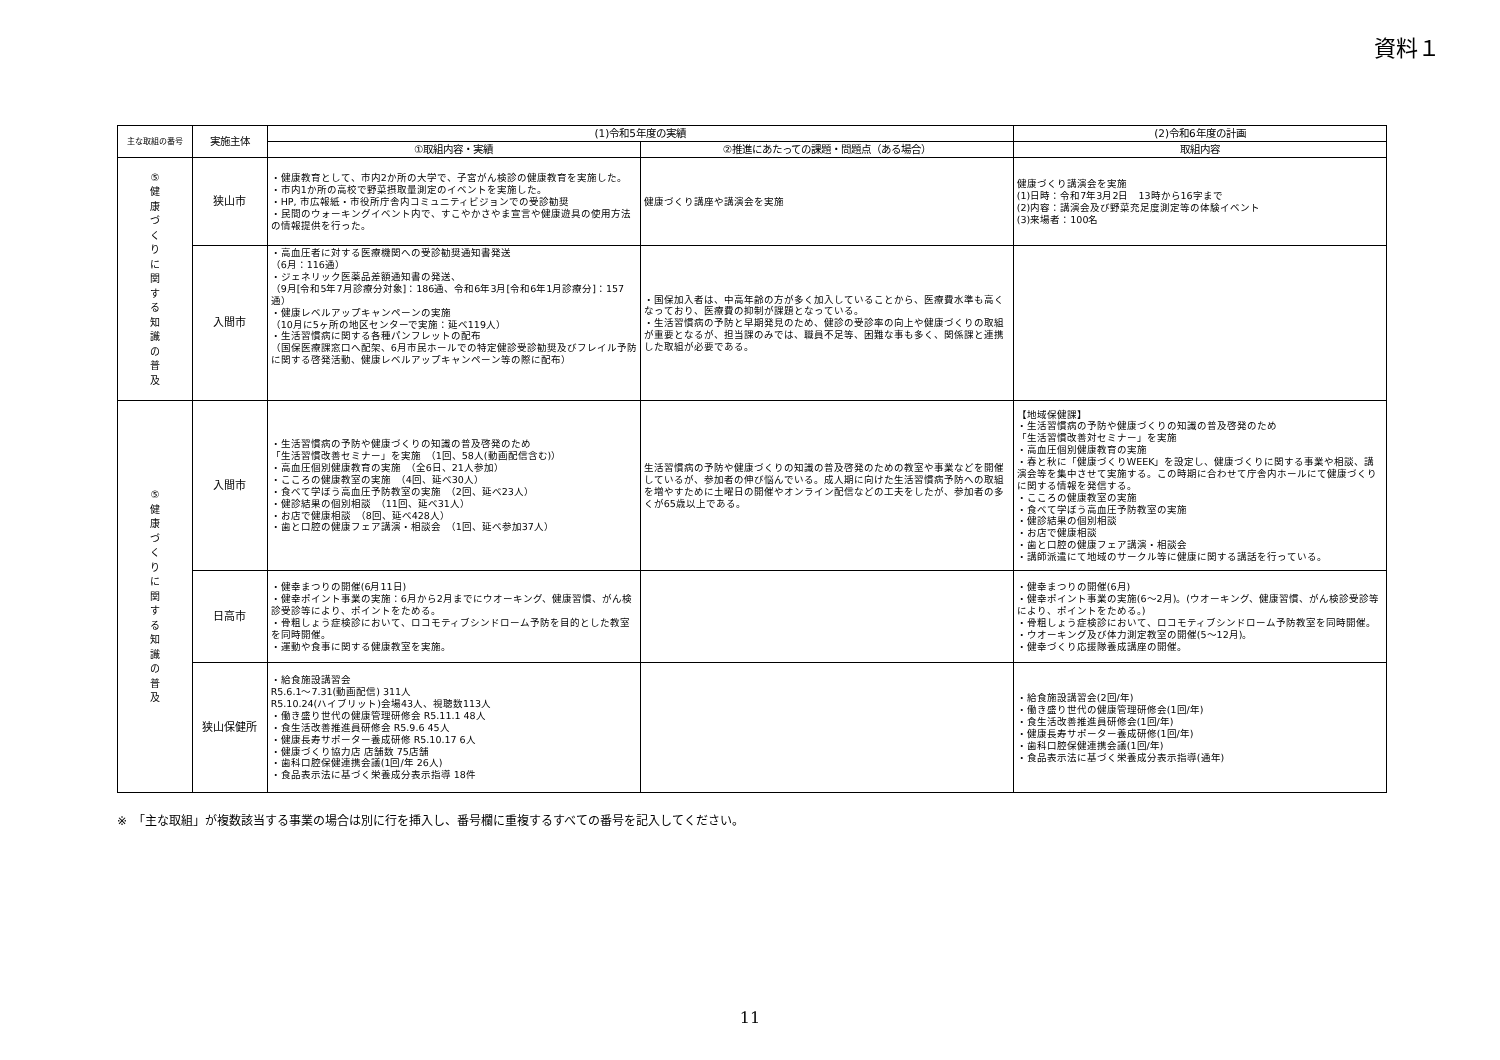資料１
| 主な取組の番号 | 実施主体 | (1)令和5年度の実績 | | (2)令和6年度の計画 |
| --- | --- | --- | --- | --- |
| | | ①取組内容・実績 | ②推進にあたっての課題・問題点（ある場合） | 取組内容 |
| ⑤ 健 康 づ く り に 関 す る 知 識 の 普 及 | 狭山市 | ・健康教育として、市内2か所の大学で、子宮がん検診の健康教育を実施した。 ・市内1か所の高校で野菜摂取量測定のイベントを実施した。 ・HP, 市広報紙・市役所庁舎内コミュニティビジョンでの受診勧奨 ・民間のウォーキングイベント内で、すこやかさやま宣言や健康遊具の使用方法の情報提供を行った。 | 健康づくり講座や講演会を実施 | 健康づくり講演会を実施 (1)日時：令和7年3月2日 13時から16字まで (2)内容：講演会及び野菜充足度測定等の体験イベント (3)来場者：100名 |
| | 入間市 | ・高血圧者に対する医療機関への受診勧奨通知書発送 （6月：116通） ・ジェネリック医薬品差額通知書の発送、 （9月[令和5年7月診療分対象]：186通、令和6年3月[令和6年1月診療分]：157通） ・健康レベルアップキャンペーンの実施 （10月に5ヶ所の地区センターで実施：延べ119人） ・生活習慣病に関する各種パンフレットの配布 （国保医療課窓口へ配架、6月市民ホールでの特定健診受診勧奨及びフレイル予防に関する啓発活動、健康レベルアップキャンペーン等の際に配布） | ・国保加入者は、中高年齢の方が多く加入していることから、医療費水準も高くなっており、医療費の抑制が課題となっている。 ・生活習慣病の予防と早期発見のため、健診の受診率の向上や健康づくりの取組が重要となるが、担当課のみでは、職員不足等、困難な事も多く、関係課と連携した取組が必要である。 | |
| ⑤ 健 康 づ く り に 関 す る 知 識 の 普 及 | 入間市 | ・生活習慣病の予防や健康づくりの知識の普及啓発のため 「生活習慣改善セミナー」を実施 （1回、58人(動画配信含む)） ・高血圧個別健康教育の実施 （全6日、21人参加） ・こころの健康教室の実施 （4回、延べ30人） ・食べて学ぼう高血圧予防教室の実施 （2回、延べ23人） ・健診結果の個別相談 （11回、延べ31人） ・お店で健康相談 （8回、延べ428人） ・歯と口腔の健康フェア講演・相談会 （1回、延べ参加37人） | 生活習慣病の予防や健康づくりの知識の普及啓発のための教室や事業などを開催しているが、参加者の伸び悩んでいる。成人期に向けた生活習慣病予防への取組を増やすために土曜日の開催やオンライン配信などの工夫をしたが、参加者の多くが65歳以上である。 | 【地域保健課】 ・生活習慣病の予防や健康づくりの知識の普及啓発のため 「生活習慣改善対セミナー」を実施 ・高血圧個別健康教育の実施 ・春と秋に「健康づくりWEEK」を設定し、健康づくりに関する事業や相談、講演会等を集中させて実施する。この時期に合わせて庁舎内ホールにて健康づくりに関する情報を発信する。 ・こころの健康教室の実施 ・食べて学ぼう高血圧予防教室の実施 ・健診結果の個別相談 ・お店で健康相談 ・歯と口腔の健康フェア講演・相談会 ・講師派遣にて地域のサークル等に健康に関する講話を行っている。 |
| | 日高市 | ・健幸まつりの開催(6月11日) ・健幸ポイント事業の実施：6月から2月までにウオーキング、健康習慣、がん検診受診等により、ポイントをためる。 ・骨粗しょう症検診において、ロコモティブシンドローム予防を目的とした教室を同時開催。 ・運動や食事に関する健康教室を実施。 | | ・健幸まつりの開催(6月) ・健幸ポイント事業の実施(6～2月)。(ウオーキング、健康習慣、がん検診受診等により、ポイントをためる。) ・骨粗しょう症検診において、ロコモティブシンドローム予防教室を同時開催。 ・ウオーキング及び体力測定教室の開催(5～12月)。 ・健幸づくり応援隊養成講座の開催。 |
| | 狭山保健所 | ・給食施設講習会 R5.6.1～7.31(動画配信) 311人 R5.10.24(ハイブリット)会場43人、視聴数113人 ・働き盛り世代の健康管理研修会 R5.11.1 48人 ・食生活改善推進員研修会 R5.9.6 45人 ・健康長寿サポーター養成研修 R5.10.17 6人 ・健康づくり協力店 店舗数 75店舗 ・歯科口腔保健連携会議(1回/年 26人) ・食品表示法に基づく栄養成分表示指導 18件 | | ・給食施設講習会(2回/年) ・働き盛り世代の健康管理研修会(1回/年) ・食生活改善推進員研修会(1回/年) ・健康長寿サポーター養成研修(1回/年) ・歯科口腔保健連携会議(1回/年) ・食品表示法に基づく栄養成分表示指導(通年) |
※　「主な取組」が複数該当する事業の場合は別に行を挿入し、番号欄に重複するすべての番号を記入してください。
11